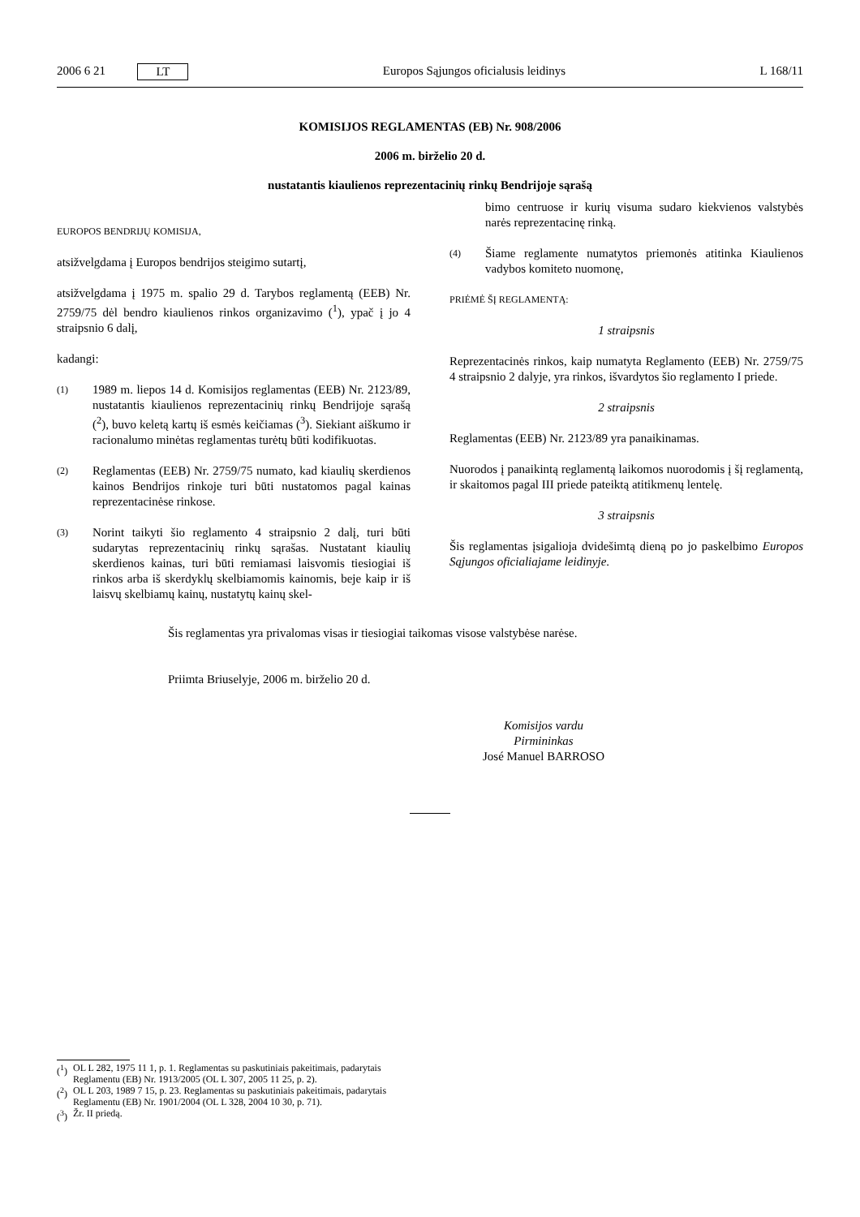2006 6 21 LT Europos Sąjungos oficialusis leidinys L 168/11
KOMISIJOS REGLAMENTAS (EB) Nr. 908/2006
2006 m. birželio 20 d.
nustatantis kiaulienos reprezentacinių rinkų Bendrijoje sąrašą
EUROPOS BENDRIJŲ KOMISIJA,
atsižvelgdama į Europos bendrijos steigimo sutartį,
atsižvelgdama į 1975 m. spalio 29 d. Tarybos reglamentą (EEB) Nr. 2759/75 dėl bendro kiaulienos rinkos organizavimo (<sup>1</sup>), ypač į jo 4 straipsnio 6 dalį,
kadangi:
(1)
1989 m. liepos 14 d. Komisijos reglamentas (EEB) Nr. 2123/89, nustatantis kiaulienos reprezentacinių rinkų Bendrijoje sąrašą (<sup>2</sup>), buvo keletą kartų iš esmės keičiamas (<sup>3</sup>). Siekiant aiškumo ir racionalumo minėtas reglamentas turėtų būti kodifikuotas.
(2)
Reglamentas (EEB) Nr. 2759/75 numato, kad kiaulių skerdienos kainos Bendrijos rinkoje turi būti nustatomos pagal kainas reprezentacinėse rinkose.
(3)
Norint taikyti šio reglamento 4 straipsnio 2 dalį, turi būti sudarytas reprezentacinių rinkų sąrašas. Nustatant kiaulių skerdienos kainas, turi būti remiamasi laisvomis tiesiogiai iš rinkos arba iš skerdyklų skelbiamomis kainomis, beje kaip ir iš laisvų skelbiamų kainų, nustatytų kainų skel-
bimo centruose ir kurių visuma sudaro kiekvienos valstybės narės reprezentacinę rinką.
(4)
Šiame reglamente numatytos priemonės atitinka Kiaulienos vadybos komiteto nuomonę,
PRIĖMĖ ŠĮ REGLAMENTĄ:
1 straipsnis
Reprezentacinės rinkos, kaip numatyta Reglamento (EEB) Nr. 2759/75 4 straipsnio 2 dalyje, yra rinkos, išvardytos šio reglamento I priede.
2 straipsnis
Reglamentas (EEB) Nr. 2123/89 yra panaikinamas.
Nuorodos į panaikintą reglamentą laikomos nuorodomis į šį reglamentą, ir skaitomos pagal III priede pateiktą atitikmenų lentelę.
3 straipsnis
Šis reglamentas įsigalioja dvidešimtą dieną po jo paskelbimo Europos Sąjungos oficialiajame leidinyje.
Šis reglamentas yra privalomas visas ir tiesiogiai taikomas visose valstybėse narėse.
Priimta Briuselyje, 2006 m. birželio 20 d.
Komisijos vardu
Pirmininkas
José Manuel BARROSO
(<sup>1</sup>)
OL L 282, 1975 11 1, p. 1. Reglamentas su paskutiniais pakeitimais, padarytais Reglamentu (EB) Nr. 1913/2005 (OL L 307, 2005 11 25, p. 2).
(<sup>2</sup>)
OL L 203, 1989 7 15, p. 23. Reglamentas su paskutiniais pakeitimais, padarytais Reglamentu (EB) Nr. 1901/2004 (OL L 328, 2004 10 30, p. 71).
(<sup>3</sup>)
Žr. II priedą.